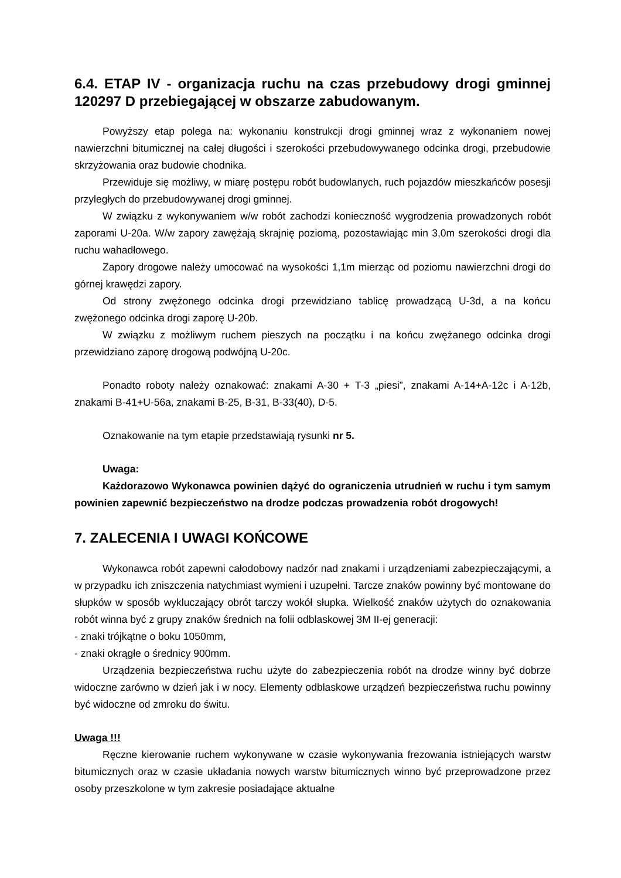6.4. ETAP IV - organizacja ruchu na czas przebudowy drogi gminnej 120297 D przebiegającej w obszarze zabudowanym.
Powyższy etap polega na: wykonaniu konstrukcji drogi gminnej wraz z wykonaniem nowej nawierzchni bitumicznej na całej długości i szerokości przebudowywanego odcinka drogi, przebudowie skrzyżowania oraz budowie chodnika.
Przewiduje się możliwy, w miarę postępu robót budowlanych, ruch pojazdów mieszkańców posesji przyległych do przebudowywanej drogi gminnej.
W związku z wykonywaniem w/w robót zachodzi konieczność wygrodzenia prowadzonych robót zaporami U-20a. W/w zapory zawężają skrajnię poziomą, pozostawiając min 3,0m szerokości drogi dla ruchu wahadłowego.
Zapory drogowe należy umocować na wysokości 1,1m mierząc od poziomu nawierzchni drogi do górnej krawędzi zapory.
Od strony zwężonego odcinka drogi przewidziano tablicę prowadzącą U-3d, a na końcu zwężonego odcinka drogi zaporę U-20b.
W związku z możliwym ruchem pieszych na początku i na końcu zwężanego odcinka drogi przewidziano zaporę drogową podwójną U-20c.
Ponadto roboty należy oznakować: znakami A-30 + T-3 „piesi”, znakami A-14+A-12c i A-12b, znakami B-41+U-56a, znakami B-25, B-31, B-33(40), D-5.
Oznakowanie na tym etapie przedstawiają rysunki nr 5.
Uwaga:
Każdorazowo Wykonawca powinien dążyć do ograniczenia utrudnień w ruchu i tym samym powinien zapewnić bezpieczeństwo na drodze podczas prowadzenia robót drogowych!
7. ZALECENIA I UWAGI KOŃCOWE
Wykonawca robót zapewni całodobowy nadzór nad znakami i urządzeniami zabezpieczającymi, a w przypadku ich zniszczenia natychmiast wymieni i uzupełni. Tarcze znaków powinny być montowane do słupków w sposób wykluczający obrót tarczy wokół słupka. Wielkość znaków użytych do oznakowania robót winna być z grupy znaków średnich na folii odblaskowej 3M II-ej generacji:
- znaki trójkątne o boku 1050mm,
- znaki okrągłe o średnicy 900mm.
Urządzenia bezpieczeństwa ruchu użyte do zabezpieczenia robót na drodze winny być dobrze widoczne zarówno w dzień jak i w nocy. Elementy odblaskowe urządzeń bezpieczeństwa ruchu powinny być widoczne od zmroku do świtu.
Uwaga !!!
Ręczne kierowanie ruchem wykonywane w czasie wykonywania frezowania istniejących warstw bitumicznych oraz w czasie układania nowych warstw bitumicznych winno być przeprowadzone przez osoby przeszkolone w tym zakresie posiadające aktualne